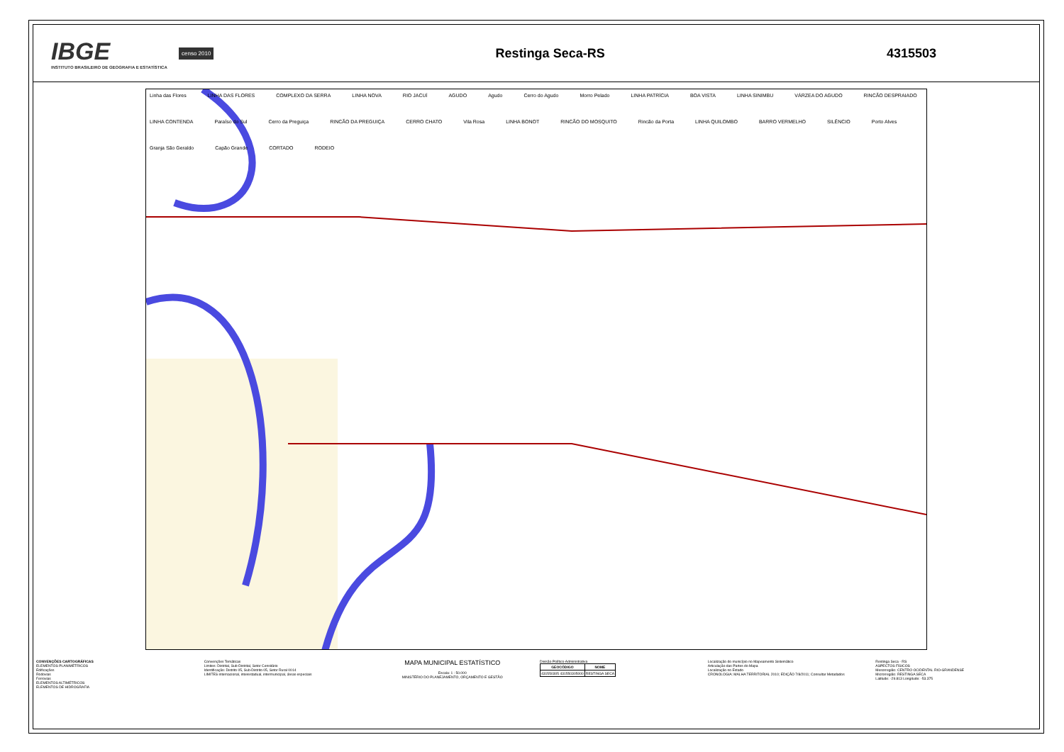IBGE
INSTITUTO BRASILEIRO DE GEOGRAFIA E ESTATÍSTICA
censo 2010
Restinga Seca-RS 4315503
Linha das Flores LINHA DAS FLORES COMPLEXO DA SERRA LINHA NOVA RIO JACUÍ AGUDO Agudo Cerro do Agudo Morro Pelado LINHA PATRÍCIA BOA VISTA LINHA SINIMBU VÁRZEA DO AGUDO RINCÃO DESPRAIADO LINHA CONTENDA Paraíso do Sul Cerro da Preguiça RINCÃO DA PREGUIÇA CERRO CHATO Vila Rosa LINHA BONOT RINCÃO DO MOSQUITO Rincão da Porta LINHA QUILOMBO BARRO VERMELHO SILÊNCIO Porto Alves Granja São Geraldo Capão Grande CORTADO RODEIO
CONVENÇÕES CARTOGRÁFICAS
ELEMENTOS PLANIMÉTRICOS
Edificações
Rodovias
Ferrovias
ELEMENTOS ALTIMÉTRICOS
ELEMENTOS DE HIDROGRAFIA
Convenções Temáticas
Limites: Distrital, Sub-Distrital, Setor Censitário
Identificação: Distrito 05, Sub-Distrito 05, Setor Rural 0014
LIMITES internacional, interestadual, intermunicipal, áreas especiais
MAPA MUNICIPAL ESTATÍSTICO
Escala: 1 : 50.000
MINISTÉRIO DO PLANEJAMENTO, ORÇAMENTO E GESTÃO
Divisão Político-Administrativa
| GEOCÓDIGO | NOME |
| --- | --- |
| 431550305 431550305000 | RESTINGA SECA |
Localização do município no Mapeamento Sistemático
Articulação das Partes do Mapa
Localização no Estado
CRONOLOGIA: MALHA TERRITORIAL 2010; EDIÇÃO 7/8/2011; Consultar Metadados
Restinga Seca - RS
ASPECTOS FÍSICOS
Mesorregião: CENTRO OCIDENTAL RIO-GRANDENSE
Microrregião: RESTINGA SECA
Latitude: -29.813 Longitude: -53.375